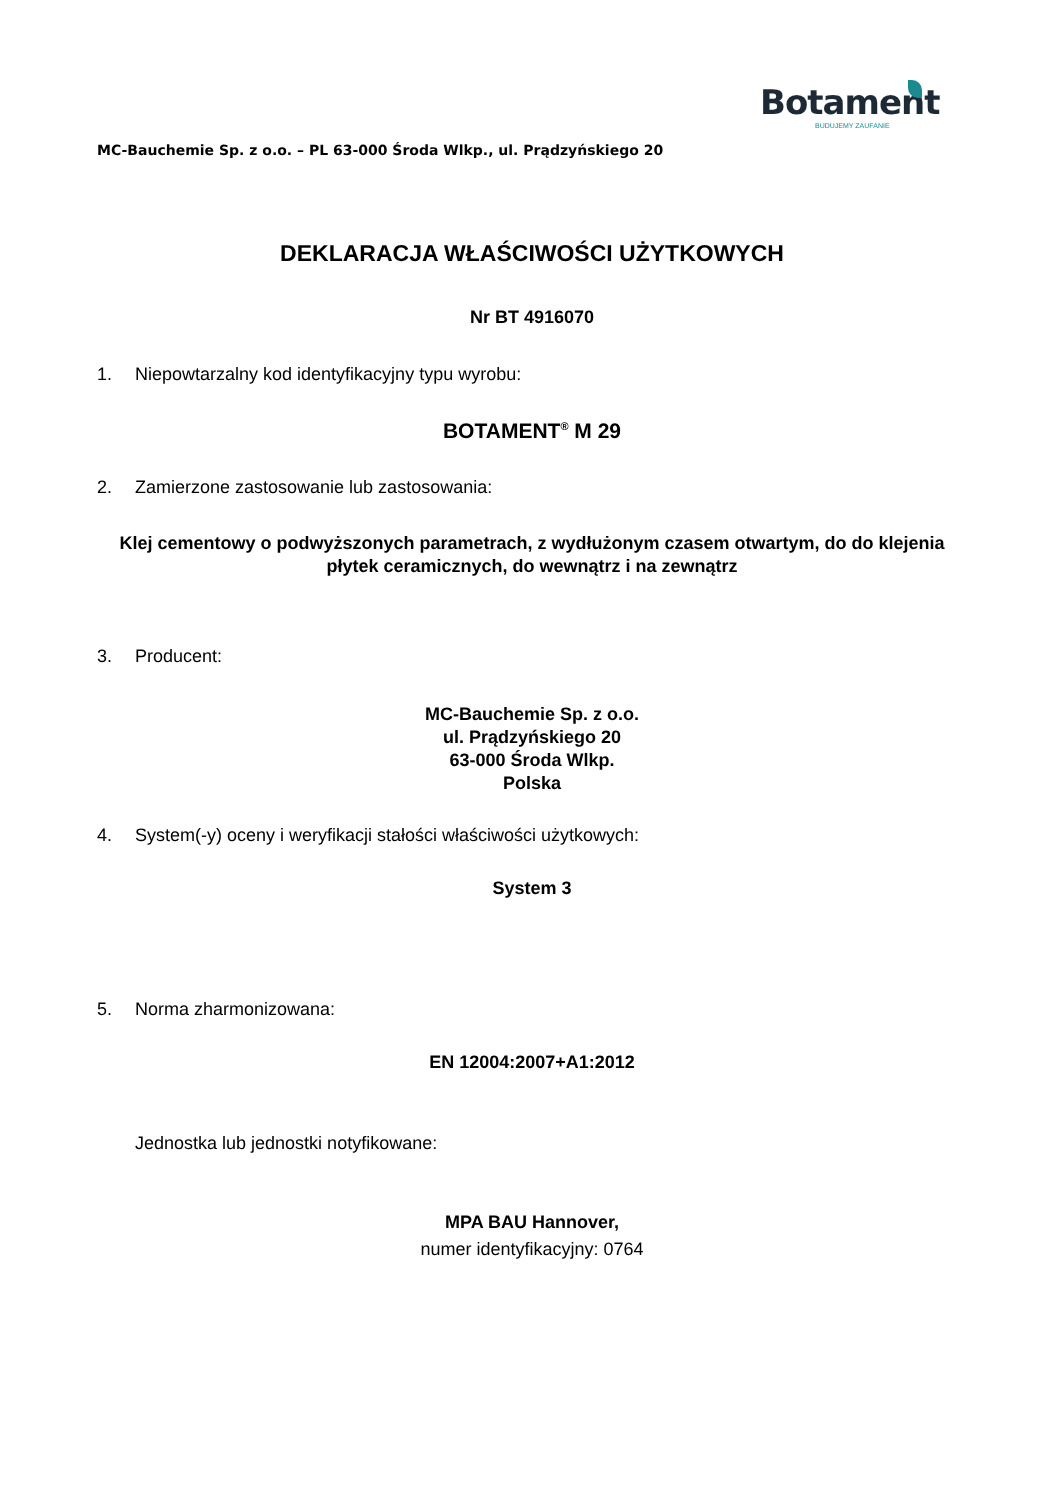Botament
BUDUJEMY ZAUFANIE
MC-Bauchemie Sp. z o.o. – PL 63-000 Środa Wlkp., ul. Prądzyńskiego 20
DEKLARACJA WŁAŚCIWOŚCI UŻYTKOWYCH
Nr BT 4916070
1. Niepowtarzalny kod identyfikacyjny typu wyrobu:
BOTAMENT<sup>®</sup> M 29
2. Zamierzone zastosowanie lub zastosowania:
Klej cementowy o podwyższonych parametrach, z wydłużonym czasem otwartym, do do klejenia płytek ceramicznych, do wewnątrz i na zewnątrz
3. Producent:
MC-Bauchemie Sp. z o.o.
ul. Prądzyńskiego 20
63-000 Środa Wlkp.
Polska
4. System(-y) oceny i weryfikacji stałości właściwości użytkowych:
System 3
5. Norma zharmonizowana:
EN 12004:2007+A1:2012
Jednostka lub jednostki notyfikowane:
MPA BAU Hannover,
numer identyfikacyjny: 0764